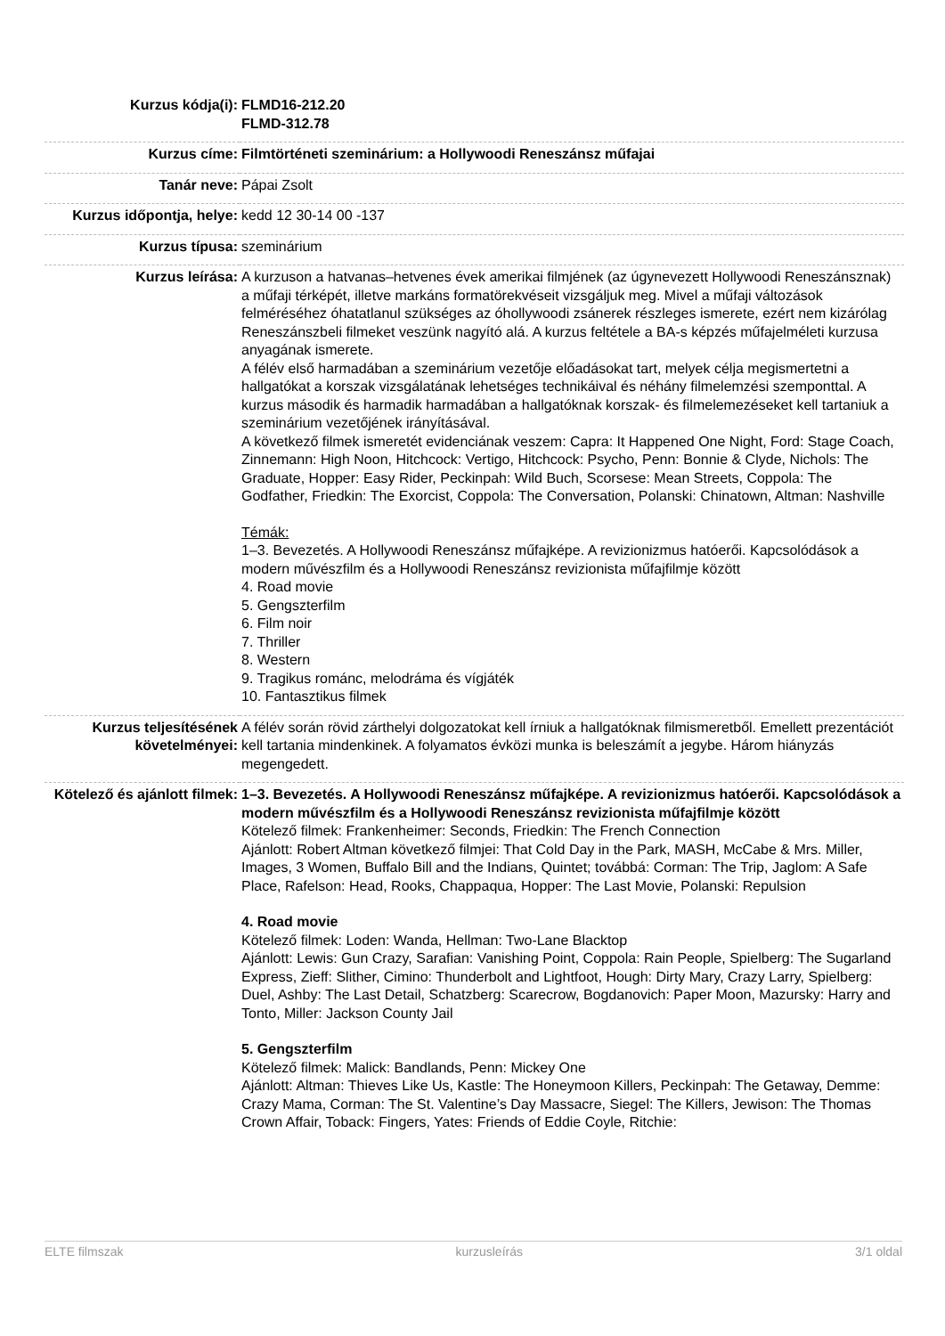| Kurzus kódja(i): | FLMD16-212.20 FLMD-312.78 |
| Kurzus címe: | Filmtörténeti szeminárium: a Hollywoodi Reneszánsz műfajai |
| Tanár neve: | Pápai Zsolt |
| Kurzus időpontja, helye: | kedd 12 30-14 00 -137 |
| Kurzus típusa: | szeminárium |
| Kurzus leírása: | A kurzuson a hatvanas–hetvenes évek amerikai filmjének (az úgynevezett Hollywoodi Reneszánsznak) a műfaji térképét, illetve markáns formatörekvéseit vizsgáljuk meg. Mivel a műfaji változások felméréséhez óhatatlanul szükséges az óhollywoodi zsánerek részleges ismerete, ezért nem kizárólag Reneszánszbeli filmeket veszünk nagyító alá. A kurzus feltétele a BA-s képzés műfajelméleti kurzusa anyagának ismerete. A félév első harmadában a szeminárium vezetője előadásokat tart, melyek célja megismertetni a hallgatókat a korszak vizsgálatának lehetséges technikáival és néhány filmelemzési szemponttal. A kurzus második és harmadik harmadában a hallgatóknak korszak- és filmelemezéseket kell tartaniuk a szeminárium vezetőjének irányításával. A következő filmek ismeretét evidenciának veszem: Capra: It Happened One Night, Ford: Stage Coach, Zinnemann: High Noon, Hitchcock: Vertigo, Hitchcock: Psycho, Penn: Bonnie & Clyde, Nichols: The Graduate, Hopper: Easy Rider, Peckinpah: Wild Buch, Scorsese: Mean Streets, Coppola: The Godfather, Friedkin: The Exorcist, Coppola: The Conversation, Polanski: Chinatown, Altman: Nashville Témák: 1–3. Bevezetés. A Hollywoodi Reneszánsz műfajképe. A revizionizmus hatóerői. Kapcsolódások a modern művészfilm és a Hollywoodi Reneszánsz revizionista műfajfilmje között 4. Road movie 5. Gengszterfilm 6. Film noir 7. Thriller 8. Western 9. Tragikus románc, melodráma és vígjáték 10. Fantasztikus filmek |
| Kurzus teljesítésének követelményei: | A félév során rövid zárthelyi dolgozatokat kell írniuk a hallgatóknak filmismeretből. Emellett prezentációt kell tartania mindenkinek. A folyamatos évközi munka is beleszámít a jegybe. Három hiányzás megengedett. |
| Kötelező és ajánlott filmek: | 1–3. Bevezetés. A Hollywoodi Reneszánsz műfajképe. A revizionizmus hatóerői. Kapcsolódások a modern művészfilm és a Hollywoodi Reneszánsz revizionista műfajfilmje között Kötelező filmek: Frankenheimer: Seconds, Friedkin: The French Connection Ajánlott: Robert Altman következő filmjei: That Cold Day in the Park, MASH, McCabe & Mrs. Miller, Images, 3 Women, Buffalo Bill and the Indians, Quintet; továbbá: Corman: The Trip, Jaglom: A Safe Place, Rafelson: Head, Rooks, Chappaqua, Hopper: The Last Movie, Polanski: Repulsion 4. Road movie Kötelező filmek: Loden: Wanda, Hellman: Two-Lane Blacktop Ajánlott: Lewis: Gun Crazy, Sarafian: Vanishing Point, Coppola: Rain People, Spielberg: The Sugarland Express, Zieff: Slither, Cimino: Thunderbolt and Lightfoot, Hough: Dirty Mary, Crazy Larry, Spielberg: Duel, Ashby: The Last Detail, Schatzberg: Scarecrow, Bogdanovich: Paper Moon, Mazursky: Harry and Tonto, Miller: Jackson County Jail 5. Gengszterfilm Kötelező filmek: Malick: Bandlands, Penn: Mickey One Ajánlott: Altman: Thieves Like Us, Kastle: The Honeymoon Killers, Peckinpah: The Getaway, Demme: Crazy Mama, Corman: The St. Valentine’s Day Massacre, Siegel: The Killers, Jewison: The Thomas Crown Affair, Toback: Fingers, Yates: Friends of Eddie Coyle, Ritchie: |
ELTE filmszak kurzusleírás 3/1 oldal